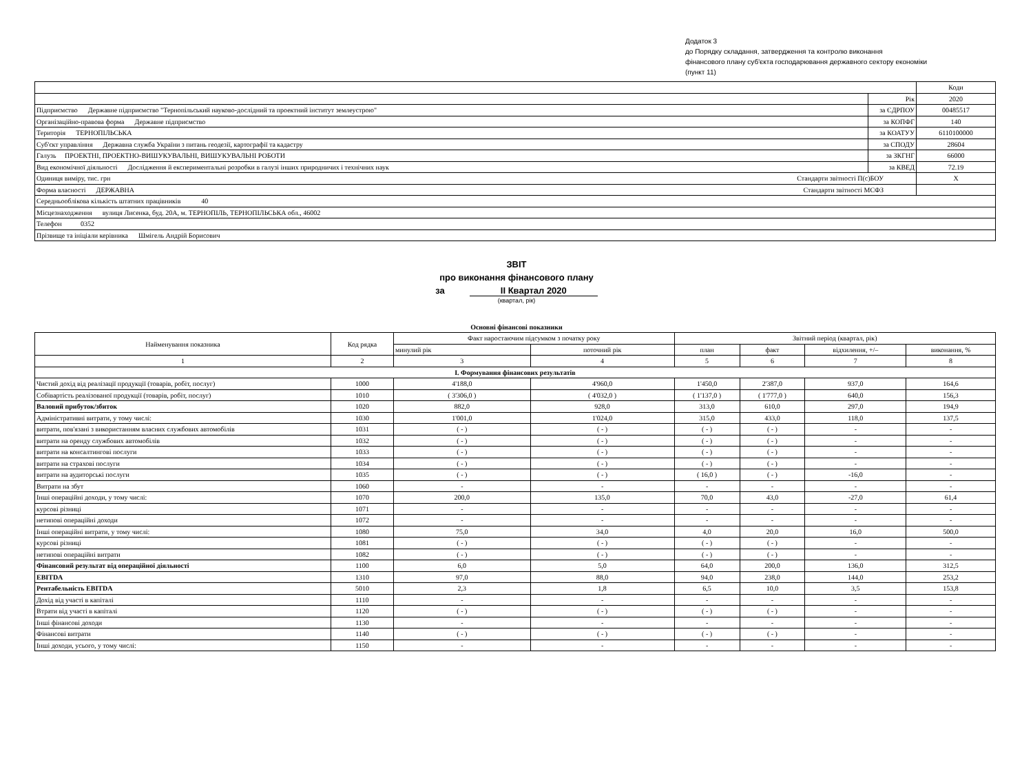Додаток 3
до Порядку складання, затвердження та контролю виконання
фінансового плану суб'єкта господарювання державного сектору економіки
(пункт 11)
| | | Коди |
| | Рік | 2020 |
| Підприємство Державне підприємство "Тернопільський науково-дослідний та проектний інститут землеустрою" | за ЄДРПОУ | 00485517 |
| Організаційно-правова форма Державне підприємство | за КОПФГ | 140 |
| Територія ТЕРНОПІЛЬСЬКА | за КОАТУУ | 6110100000 |
| Суб'єкт управління Державна служба України з питань геодезії, картографії та кадастру | за СПОДУ | 28604 |
| Галузь ПРОЕКТНІ, ПРОЕКТНО-ВИШУКУВАЛЬНІ, ВИШУКУВАЛЬНІ РОБОТИ | за ЗКГНГ | 66000 |
| Вид економічної діяльності Дослідження й експериментальні розробки в галузі інших природничих і технічних наук | за КВЕД | 72.19 |
| Одиниця виміру, тис. грн Стандарти звітності П(с)БОУ | | X |
| Форма власності ДЕРЖАВНА Стандарти звітності МСФЗ | | |
| Середньооблікова кількість штатних працівників 40 | | |
| Місцезнаходження вулиця Лисенка, буд. 20А, м. ТЕРНОПІЛЬ, ТЕРНОПІЛЬСЬКА обл., 46002 | | |
| Телефон 0352 | | |
| Прізвище та ініціали керівника Шмігель Андрій Борисович | | |
ЗВІТ
про виконання фінансового плану
за II Квартал 2020
(квартал, рік)
Основні фінансові показники
| Найменування показника | Код рядка | Факт наростаючим підсумком з початку року | | Звітний період (квартал, рік) | | | |
| | | минулий рік | поточний рік | план | факт | відхилення, +/– | виконання, % |
| 1 | 2 | 3 | 4 | 5 | 6 | 7 | 8 |
| I. Формування фінансових результатів | | | | | | | |
| Чистий дохід від реалізації продукції (товарів, робіт, послуг) | 1000 | 4'188,0 | 4'960,0 | 1'450,0 | 2'387,0 | 937,0 | 164,6 |
| Собівартість реалізованої продукції (товарів, робіт, послуг) | 1010 | ( 3'306,0 ) | ( 4'032,0 ) | ( 1'137,0 ) | ( 1'777,0 ) | 640,0 | 156,3 |
| Валовий прибуток/збиток | 1020 | 882,0 | 928,0 | 313,0 | 610,0 | 297,0 | 194,9 |
| Адміністративні витрати, у тому числі: | 1030 | 1'001,0 | 1'024,0 | 315,0 | 433,0 | 118,0 | 137,5 |
| витрати, пов'язані з використанням власних службових автомобілів | 1031 | ( - ) | ( - ) | ( - ) | ( - ) | - | - |
| витрати на оренду службових автомобілів | 1032 | ( - ) | ( - ) | ( - ) | ( - ) | - | - |
| витрати на консалтингові послуги | 1033 | ( - ) | ( - ) | ( - ) | ( - ) | - | - |
| витрати на страхові послуги | 1034 | ( - ) | ( - ) | ( - ) | ( - ) | - | - |
| витрати на аудиторські послуги | 1035 | ( - ) | ( - ) | ( 16,0 ) | ( - ) | -16,0 | - |
| Витрати на збут | 1060 | - | - | - | - | - | - |
| Інші операційні доходи, у тому числі: | 1070 | 200,0 | 135,0 | 70,0 | 43,0 | -27,0 | 61,4 |
| курсові різниці | 1071 | - | - | - | - | - | - |
| нетипові операційні доходи | 1072 | - | - | - | - | - | - |
| Інші операційні витрати, у тому числі: | 1080 | 75,0 | 34,0 | 4,0 | 20,0 | 16,0 | 500,0 |
| курсові різниці | 1081 | ( - ) | ( - ) | ( - ) | ( - ) | - | - |
| нетипові операційні витрати | 1082 | ( - ) | ( - ) | ( - ) | ( - ) | - | - |
| Фінансовий результат від операційної діяльності | 1100 | 6,0 | 5,0 | 64,0 | 200,0 | 136,0 | 312,5 |
| EBITDA | 1310 | 97,0 | 88,0 | 94,0 | 238,0 | 144,0 | 253,2 |
| Рентабельність EBITDA | 5010 | 2,3 | 1,8 | 6,5 | 10,0 | 3,5 | 153,8 |
| Дохід від участі в капіталі | 1110 | - | - | - | - | - | - |
| Втрати від участі в капіталі | 1120 | ( - ) | ( - ) | ( - ) | ( - ) | - | - |
| Інші фінансові доходи | 1130 | - | - | - | - | - | - |
| Фінансові витрати | 1140 | ( - ) | ( - ) | ( - ) | ( - ) | - | - |
| Інші доходи, усього, у тому числі: | 1150 | - | - | - | - | - | - |